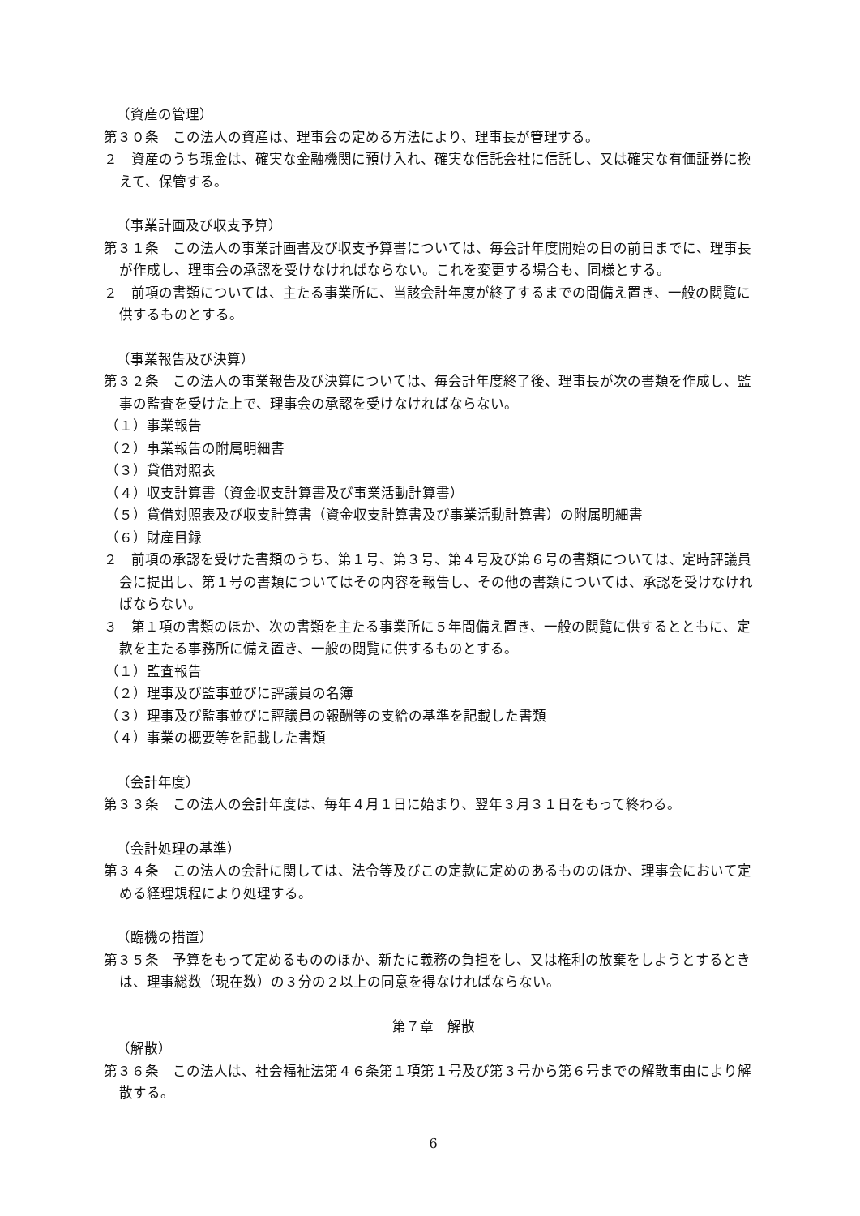（資産の管理）
第３０条　この法人の資産は、理事会の定める方法により、理事長が管理する。
２　資産のうち現金は、確実な金融機関に預け入れ、確実な信託会社に信託し、又は確実な有価証券に換えて、保管する。
（事業計画及び収支予算）
第３１条　この法人の事業計画書及び収支予算書については、毎会計年度開始の日の前日までに、理事長が作成し、理事会の承認を受けなければならない。これを変更する場合も、同様とする。
２　前項の書類については、主たる事業所に、当該会計年度が終了するまでの間備え置き、一般の閲覧に供するものとする。
（事業報告及び決算）
第３２条　この法人の事業報告及び決算については、毎会計年度終了後、理事長が次の書類を作成し、監事の監査を受けた上で、理事会の承認を受けなければならない。
（１）事業報告
（２）事業報告の附属明細書
（３）貸借対照表
（４）収支計算書（資金収支計算書及び事業活動計算書）
（５）貸借対照表及び収支計算書（資金収支計算書及び事業活動計算書）の附属明細書
（６）財産目録
２　前項の承認を受けた書類のうち、第１号、第３号、第４号及び第６号の書類については、定時評議員会に提出し、第１号の書類についてはその内容を報告し、その他の書類については、承認を受けなければならない。
３　第１項の書類のほか、次の書類を主たる事業所に５年間備え置き、一般の閲覧に供するとともに、定款を主たる事務所に備え置き、一般の閲覧に供するものとする。
（１）監査報告
（２）理事及び監事並びに評議員の名簿
（３）理事及び監事並びに評議員の報酬等の支給の基準を記載した書類
（４）事業の概要等を記載した書類
（会計年度）
第３３条　この法人の会計年度は、毎年４月１日に始まり、翌年３月３１日をもって終わる。
（会計処理の基準）
第３４条　この法人の会計に関しては、法令等及びこの定款に定めのあるもののほか、理事会において定める経理規程により処理する。
（臨機の措置）
第３５条　予算をもって定めるもののほか、新たに義務の負担をし、又は権利の放棄をしようとするときは、理事総数（現在数）の３分の２以上の同意を得なければならない。
第７章　解散
（解散）
第３６条　この法人は、社会福祉法第４６条第１項第１号及び第３号から第６号までの解散事由により解散する。
6